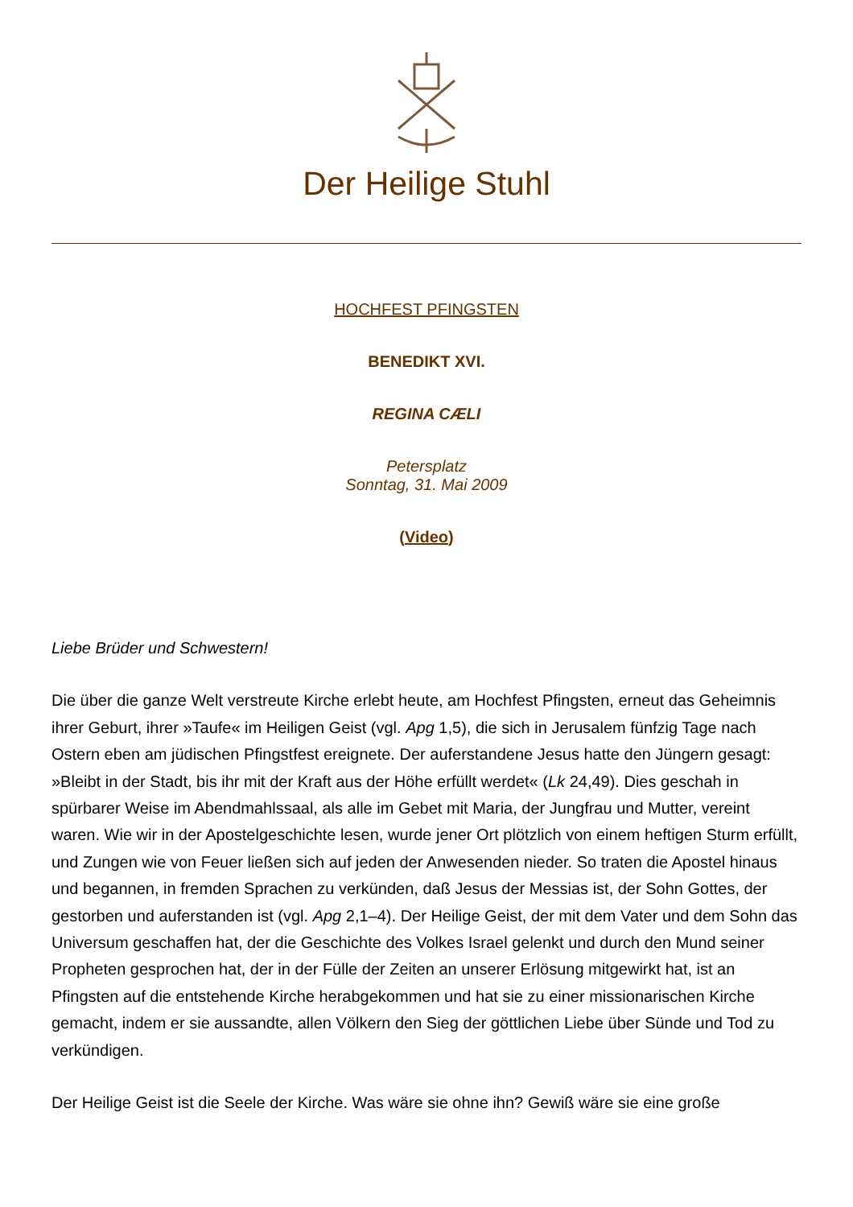Der Heilige Stuhl
HOCHFEST PFINGSTEN
BENEDIKT XVI.
REGINA CÆLI
Petersplatz
Sonntag, 31. Mai 2009
(Video)
Liebe Brüder und Schwestern!
Die über die ganze Welt verstreute Kirche erlebt heute, am Hochfest Pfingsten, erneut das Geheimnis ihrer Geburt, ihrer »Taufe« im Heiligen Geist (vgl. Apg 1,5), die sich in Jerusalem fünfzig Tage nach Ostern eben am jüdischen Pfingstfest ereignete. Der auferstandene Jesus hatte den Jüngern gesagt: »Bleibt in der Stadt, bis ihr mit der Kraft aus der Höhe erfüllt werdet« (Lk 24,49). Dies geschah in spürbarer Weise im Abendmahlssaal, als alle im Gebet mit Maria, der Jungfrau und Mutter, vereint waren. Wie wir in der Apostelgeschichte lesen, wurde jener Ort plötzlich von einem heftigen Sturm erfüllt, und Zungen wie von Feuer ließen sich auf jeden der Anwesenden nieder. So traten die Apostel hinaus und begannen, in fremden Sprachen zu verkünden, daß Jesus der Messias ist, der Sohn Gottes, der gestorben und auferstanden ist (vgl. Apg 2,1–4). Der Heilige Geist, der mit dem Vater und dem Sohn das Universum geschaffen hat, der die Geschichte des Volkes Israel gelenkt und durch den Mund seiner Propheten gesprochen hat, der in der Fülle der Zeiten an unserer Erlösung mitgewirkt hat, ist an Pfingsten auf die entstehende Kirche herabgekommen und hat sie zu einer missionarischen Kirche gemacht, indem er sie aussandte, allen Völkern den Sieg der göttlichen Liebe über Sünde und Tod zu verkündigen.
Der Heilige Geist ist die Seele der Kirche. Was wäre sie ohne ihn? Gewiß wäre sie eine große